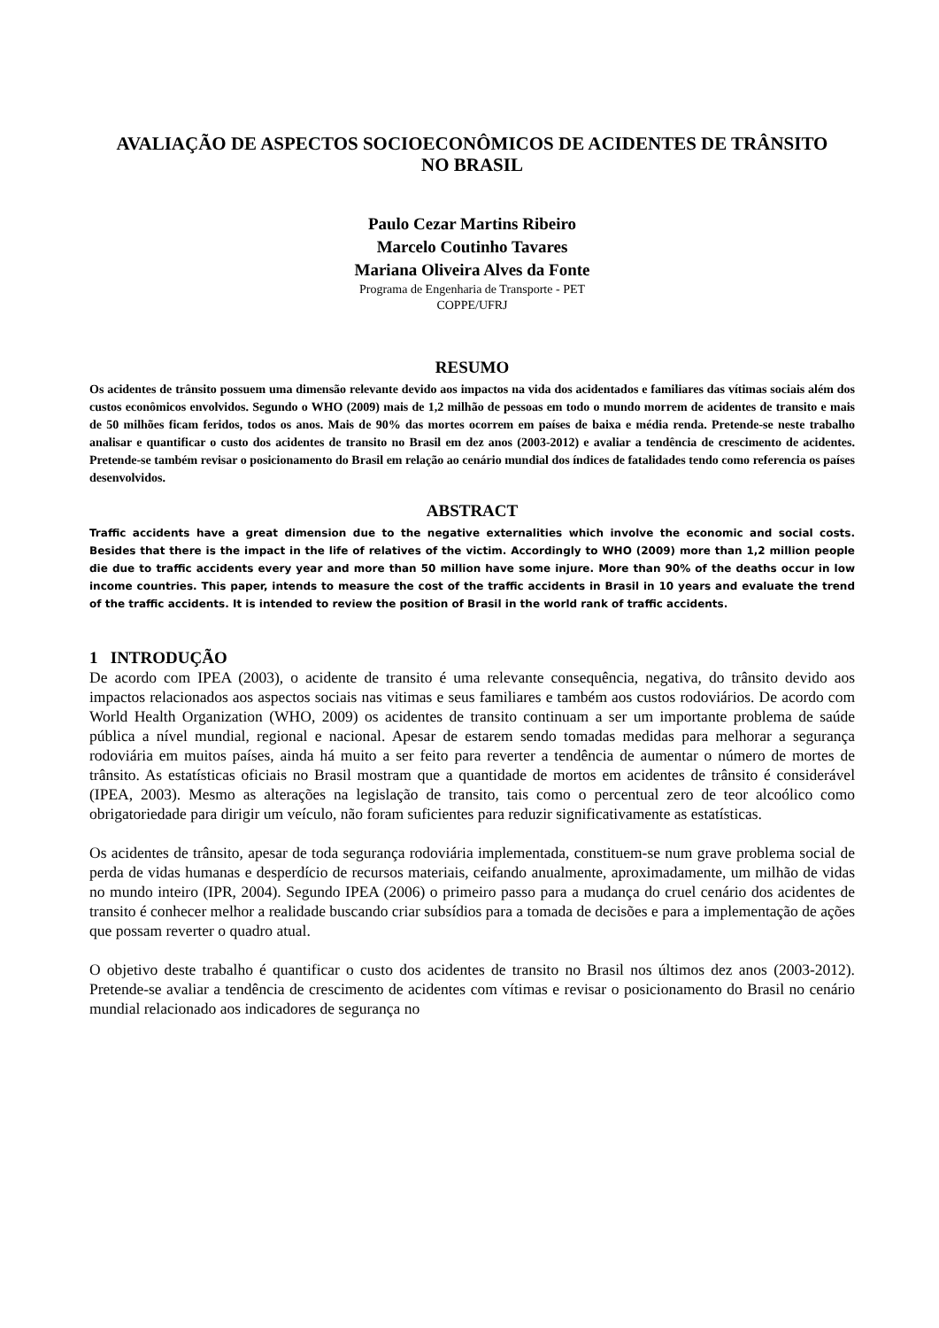AVALIAÇÃO DE ASPECTOS SOCIOECONÔMICOS DE ACIDENTES DE TRÂNSITO
NO BRASIL
Paulo Cezar Martins Ribeiro
Marcelo Coutinho Tavares
Mariana Oliveira Alves da Fonte
Programa de Engenharia de Transporte - PET
COPPE/UFRJ
RESUMO
Os acidentes de trânsito possuem uma dimensão relevante devido aos impactos na vida dos acidentados e familiares das vítimas sociais além dos custos econômicos envolvidos. Segundo o WHO (2009) mais de 1,2 milhão de pessoas em todo o mundo morrem de acidentes de transito e mais de 50 milhões ficam feridos, todos os anos. Mais de 90% das mortes ocorrem em países de baixa e média renda. Pretende-se neste trabalho analisar e quantificar o custo dos acidentes de transito no Brasil em dez anos (2003-2012) e avaliar a tendência de crescimento de acidentes. Pretende-se também revisar o posicionamento do Brasil em relação ao cenário mundial dos índices de fatalidades tendo como referencia os países desenvolvidos.
ABSTRACT
Traffic accidents have a great dimension due to the negative externalities which involve the economic and social costs. Besides that there is the impact in the life of relatives of the victim. Accordingly to WHO (2009) more than 1,2 million people die due to traffic accidents every year and more than 50 million have some injure. More than 90% of the deaths occur in low income countries. This paper, intends to measure the cost of the traffic accidents in Brasil in 10 years and evaluate the trend of the traffic accidents. It is intended to review the position of Brasil in the world rank of traffic accidents.
1 INTRODUÇÃO
De acordo com IPEA (2003), o acidente de transito é uma relevante consequência, negativa, do trânsito devido aos impactos relacionados aos aspectos sociais nas vitimas e seus familiares e também aos custos rodoviários. De acordo com World Health Organization (WHO, 2009) os acidentes de transito continuam a ser um importante problema de saúde pública a nível mundial, regional e nacional. Apesar de estarem sendo tomadas medidas para melhorar a segurança rodoviária em muitos países, ainda há muito a ser feito para reverter a tendência de aumentar o número de mortes de trânsito. As estatísticas oficiais no Brasil mostram que a quantidade de mortos em acidentes de trânsito é considerável (IPEA, 2003). Mesmo as alterações na legislação de transito, tais como o percentual zero de teor alcoólico como obrigatoriedade para dirigir um veículo, não foram suficientes para reduzir significativamente as estatísticas.
Os acidentes de trânsito, apesar de toda segurança rodoviária implementada, constituem-se num grave problema social de perda de vidas humanas e desperdício de recursos materiais, ceifando anualmente, aproximadamente, um milhão de vidas no mundo inteiro (IPR, 2004). Segundo IPEA (2006) o primeiro passo para a mudança do cruel cenário dos acidentes de transito é conhecer melhor a realidade buscando criar subsídios para a tomada de decisões e para a implementação de ações que possam reverter o quadro atual.
O objetivo deste trabalho é quantificar o custo dos acidentes de transito no Brasil nos últimos dez anos (2003-2012). Pretende-se avaliar a tendência de crescimento de acidentes com vítimas e revisar o posicionamento do Brasil no cenário mundial relacionado aos indicadores de segurança no